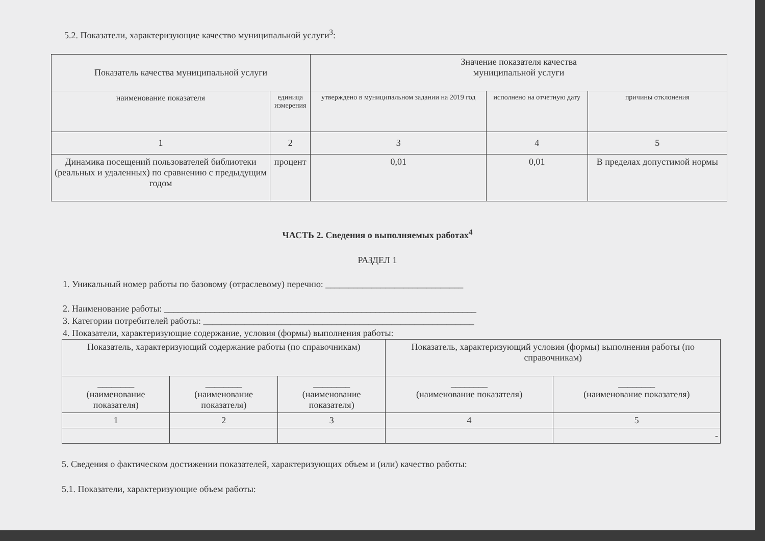5.2. Показатели, характеризующие качество муниципальной услуги<sup>3</sup>:
| Показатель качества муниципальной услуги | | Значение показателя качества муниципальной услуги | | |
| наименование показателя | единица измерения | утверждено в муниципальном задании на 2019 год | исполнено на отчетную дату | причины отклонения |
| 1 | 2 | 3 | 4 | 5 |
| Динамика посещений пользователей библиотеки (реальных и удаленных) по сравнению с предыдущим годом | процент | 0,01 | 0,01 | В пределах допустимой нормы |
ЧАСТЬ 2. Сведения о выполняемых работах<sup>4</sup>
РАЗДЕЛ 1
1. Уникальный номер работы по базовому (отраслевому) перечню: ______________________________
2. Наименование работы: ____________________________________________________________________
3. Категории потребителей работы: ___________________________________________________________
4. Показатели, характеризующие содержание, условия (формы) выполнения работы:
| Показатель, характеризующий содержание работы (по справочникам) | | | Показатель, характеризующий условия (формы) выполнения работы (по справочникам) | |
| ________ (наименование показателя) | ________ (наименование показателя) | ________ (наименование показателя) | ________ (наименование показателя) | ________ (наименование показателя) |
| 1 | 2 | 3 | 4 | 5 |
| | | | | - |
5. Сведения о фактическом достижении показателей, характеризующих объем и (или) качество работы:
5.1. Показатели, характеризующие объем работы: